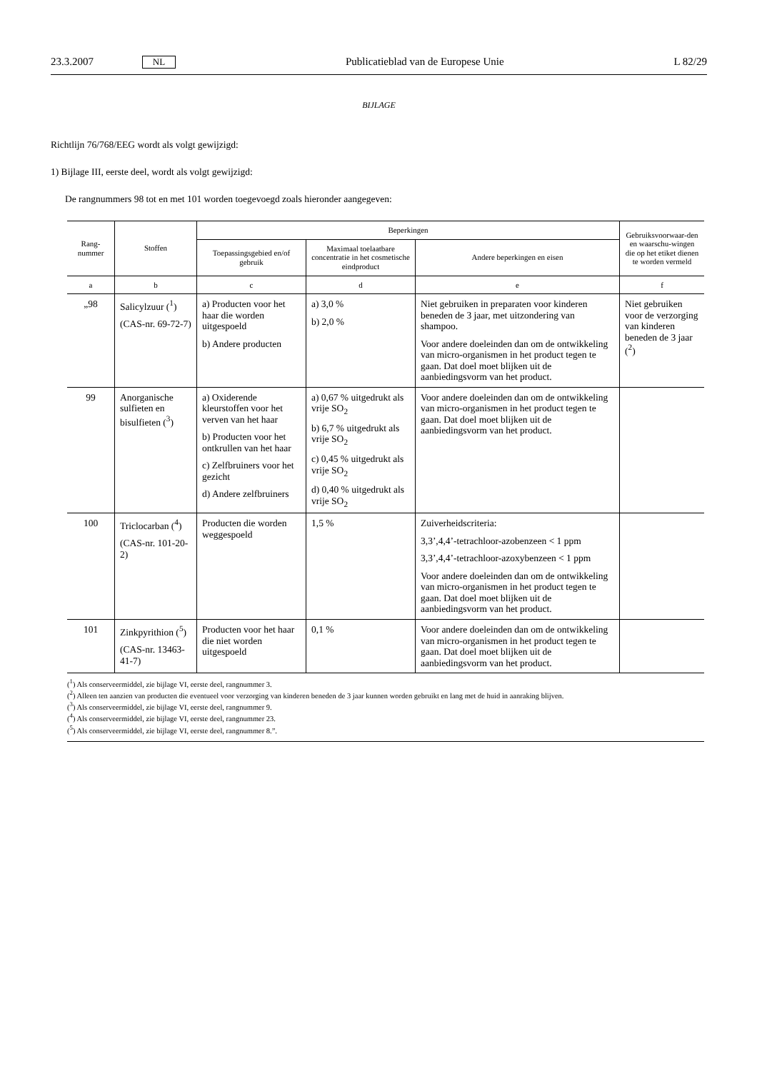23.3.2007 NL Publicatieblad van de Europese Unie L 82/29
BIJLAGE
Richtlijn 76/768/EEG wordt als volgt gewijzigd:
1) Bijlage III, eerste deel, wordt als volgt gewijzigd:
De rangnummers 98 tot en met 101 worden toegevoegd zoals hieronder aangegeven:
| Rang- nummer | Stoffen | Beperkingen | | | Gebruiksvoorwaar-den en waarschu-wingen die op het etiket dienen te worden vermeld |
| --- | --- | --- | --- | --- | --- |
| | | Toepassingsgebied en/of gebruik | Maximaal toelaatbare concentratie in het cosmetische eindproduct | Andere beperkingen en eisen | |
| a | b | c | d | e | f |
| „98 | Salicylzuur (<sup>1</sup>) (CAS-nr. 69-72-7) | a) Producten voor het haar die worden uitgespoeld b) Andere producten | a) 3,0 % b) 2,0 % | Niet gebruiken in preparaten voor kinderen beneden de 3 jaar, met uitzondering van shampoo. Voor andere doeleinden dan om de ontwikkeling van micro-organismen in het product tegen te gaan. Dat doel moet blijken uit de aanbiedingsvorm van het product. | Niet gebruiken voor de verzorging van kinderen beneden de 3 jaar (<sup>2</sup>) |
| 99 | Anorganische sulfieten en bisulfieten (<sup>3</sup>) | a) Oxiderende kleurstoffen voor het verven van het haar b) Producten voor het ontkrullen van het haar c) Zelfbruiners voor het gezicht d) Andere zelfbruiners | a) 0,67 % uitgedrukt als vrije SO<sub>2</sub> b) 6,7 % uitgedrukt als vrije SO<sub>2</sub> c) 0,45 % uitgedrukt als vrije SO<sub>2</sub> d) 0,40 % uitgedrukt als vrije SO<sub>2</sub> | Voor andere doeleinden dan om de ontwikkeling van micro-organismen in het product tegen te gaan. Dat doel moet blijken uit de aanbiedingsvorm van het product. | |
| 100 | Triclocarban (<sup>4</sup>) (CAS-nr. 101-20-2) | Producten die worden weggespoeld | 1,5 % | Zuiverheidscriteria: 3,3’,4,4’-tetrachloor-azobenzeen < 1 ppm 3,3’,4,4’-tetrachloor-azoxybenzeen < 1 ppm Voor andere doeleinden dan om de ontwikkeling van micro-organismen in het product tegen te gaan. Dat doel moet blijken uit de aanbiedingsvorm van het product. | |
| 101 | Zinkpyrithion (<sup>5</sup>) (CAS-nr. 13463-41-7) | Producten voor het haar die niet worden uitgespoeld | 0,1 % | Voor andere doeleinden dan om de ontwikkeling van micro-organismen in het product tegen te gaan. Dat doel moet blijken uit de aanbiedingsvorm van het product. | |
(<sup>1</sup>) Als conserveermiddel, zie bijlage VI, eerste deel, rangnummer 3.
(<sup>2</sup>) Alleen ten aanzien van producten die eventueel voor verzorging van kinderen beneden de 3 jaar kunnen worden gebruikt en lang met de huid in aanraking blijven.
(<sup>3</sup>) Als conserveermiddel, zie bijlage VI, eerste deel, rangnummer 9.
(<sup>4</sup>) Als conserveermiddel, zie bijlage VI, eerste deel, rangnummer 23.
(<sup>5</sup>) Als conserveermiddel, zie bijlage VI, eerste deel, rangnummer 8.”.